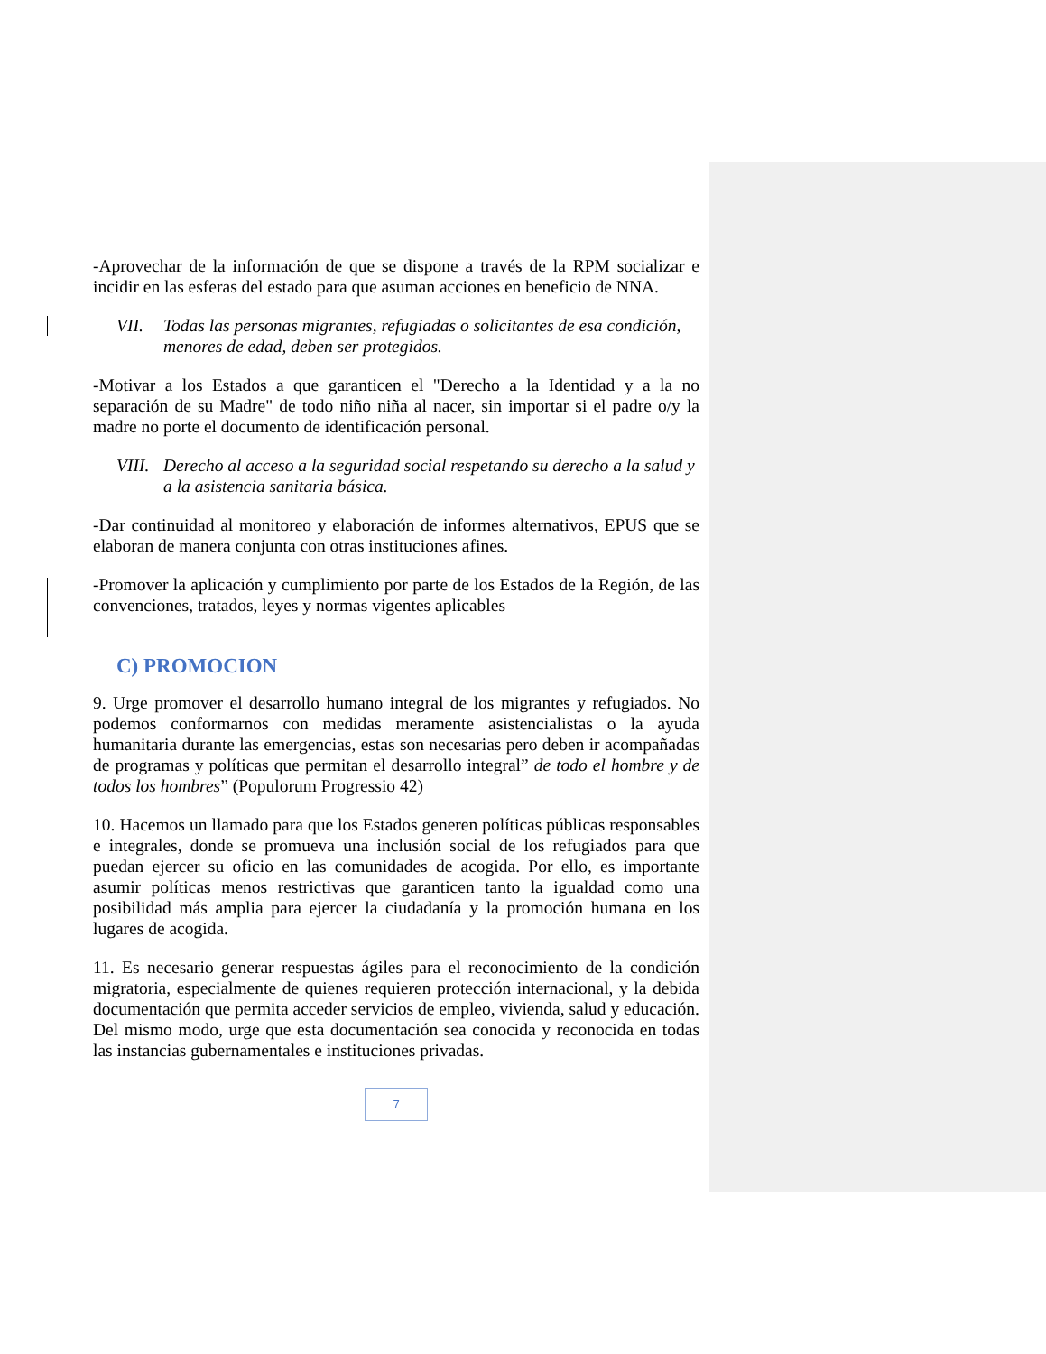-Aprovechar de la información de que se dispone a través de la RPM socializar e incidir en las esferas del estado para que asuman acciones en beneficio de NNA.
VII. Todas las personas migrantes, refugiadas o solicitantes de esa condición, menores de edad, deben ser protegidos.
-Motivar a los Estados a que garanticen el "Derecho a la Identidad y a la no separación de su Madre" de todo niño niña al nacer, sin importar si el padre o/y la madre no porte el documento de identificación personal.
VIII. Derecho al acceso a la seguridad social respetando su derecho a la salud y a la asistencia sanitaria básica.
-Dar continuidad al monitoreo y elaboración de informes alternativos, EPUS que se elaboran de manera conjunta con otras instituciones afines.
-Promover la aplicación y cumplimiento por parte de los Estados de la Región, de las convenciones, tratados, leyes y normas vigentes aplicables
C) PROMOCION
9. Urge promover el desarrollo humano integral de los migrantes y refugiados. No podemos conformarnos con medidas meramente asistencialistas o la ayuda humanitaria durante las emergencias, estas son necesarias pero deben ir acompañadas de programas y políticas que permitan el desarrollo integral” de todo el hombre y de todos los hombres” (Populorum Progressio 42)
10. Hacemos un llamado para que los Estados generen políticas públicas responsables e integrales, donde se promueva una inclusión social de los refugiados para que puedan ejercer su oficio en las comunidades de acogida. Por ello, es importante asumir políticas menos restrictivas que garanticen tanto la igualdad como una posibilidad más amplia para ejercer la ciudadanía y la promoción humana en los lugares de acogida.
11. Es necesario generar respuestas ágiles para el reconocimiento de la condición migratoria, especialmente de quienes requieren protección internacional, y la debida documentación que permita acceder servicios de empleo, vivienda, salud y educación. Del mismo modo, urge que esta documentación sea conocida y reconocida en todas las instancias gubernamentales e instituciones privadas.
7